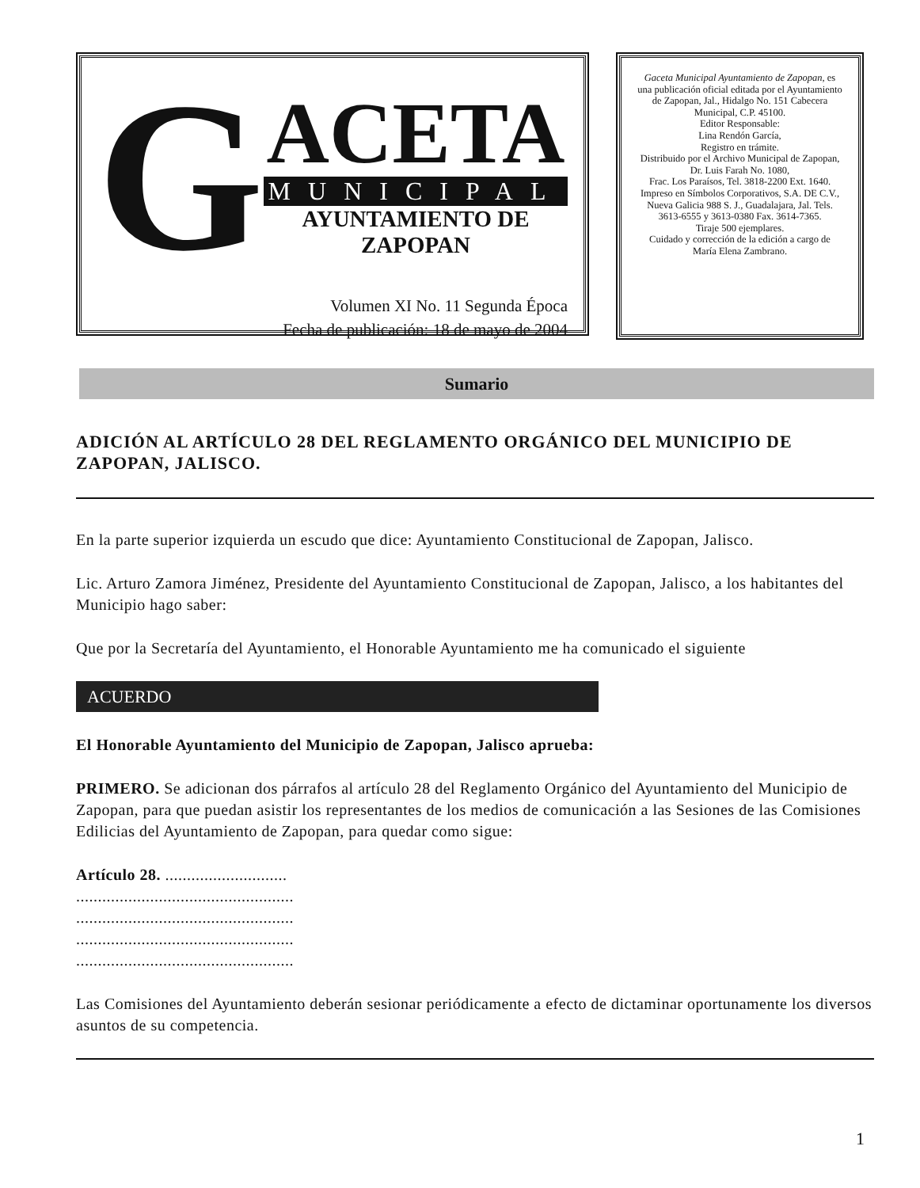G
ACETA
MUNICIPAL
AYUNTAMIENTO DE ZAPOPAN
Volumen XI No. 11 Segunda Época
Fecha de publicación: 18 de mayo de 2004
Gaceta Municipal Ayuntamiento de Zapopan, es una publicación oficial editada por el Ayuntamiento de Zapopan, Jal., Hidalgo No. 151 Cabecera Municipal, C.P. 45100.
Editor Responsable:
Lina Rendón García,
Registro en trámite.
Distribuido por el Archivo Municipal de Zapopan,
Dr. Luis Farah No. 1080,
Frac. Los Paraísos, Tel. 3818-2200 Ext. 1640. Impreso en Símbolos Corporativos, S.A. DE C.V.,
Nueva Galicia 988 S. J., Guadalajara, Jal. Tels. 3613-6555 y 3613-0380 Fax. 3614-7365.
Tiraje 500 ejemplares.
Cuidado y corrección de la edición a cargo de María Elena Zambrano.
Sumario
ADICIÓN AL ARTÍCULO 28 DEL REGLAMENTO ORGÁNICO DEL MUNICIPIO DE ZAPOPAN, JALISCO.
En la parte superior izquierda un escudo que dice: Ayuntamiento Constitucional de Zapopan, Jalisco.
Lic. Arturo Zamora Jiménez, Presidente del Ayuntamiento Constitucional de Zapopan, Jalisco, a los habitantes del Municipio hago saber:
Que por la Secretaría del Ayuntamiento, el Honorable Ayuntamiento me ha comunicado el siguiente
ACUERDO
El Honorable Ayuntamiento del Municipio de Zapopan, Jalisco aprueba:
PRIMERO. Se adicionan dos párrafos al artículo 28 del Reglamento Orgánico del Ayuntamiento del Municipio de Zapopan, para que puedan asistir los representantes de los medios de comunicación a las Sesiones de las Comisiones Edilicias del Ayuntamiento de Zapopan, para quedar como sigue:
Artículo 28. ............................
..................................................
..................................................
..................................................
..................................................
Las Comisiones del Ayuntamiento deberán sesionar periódicamente a efecto de dictaminar oportunamente los diversos asuntos de su competencia.
1